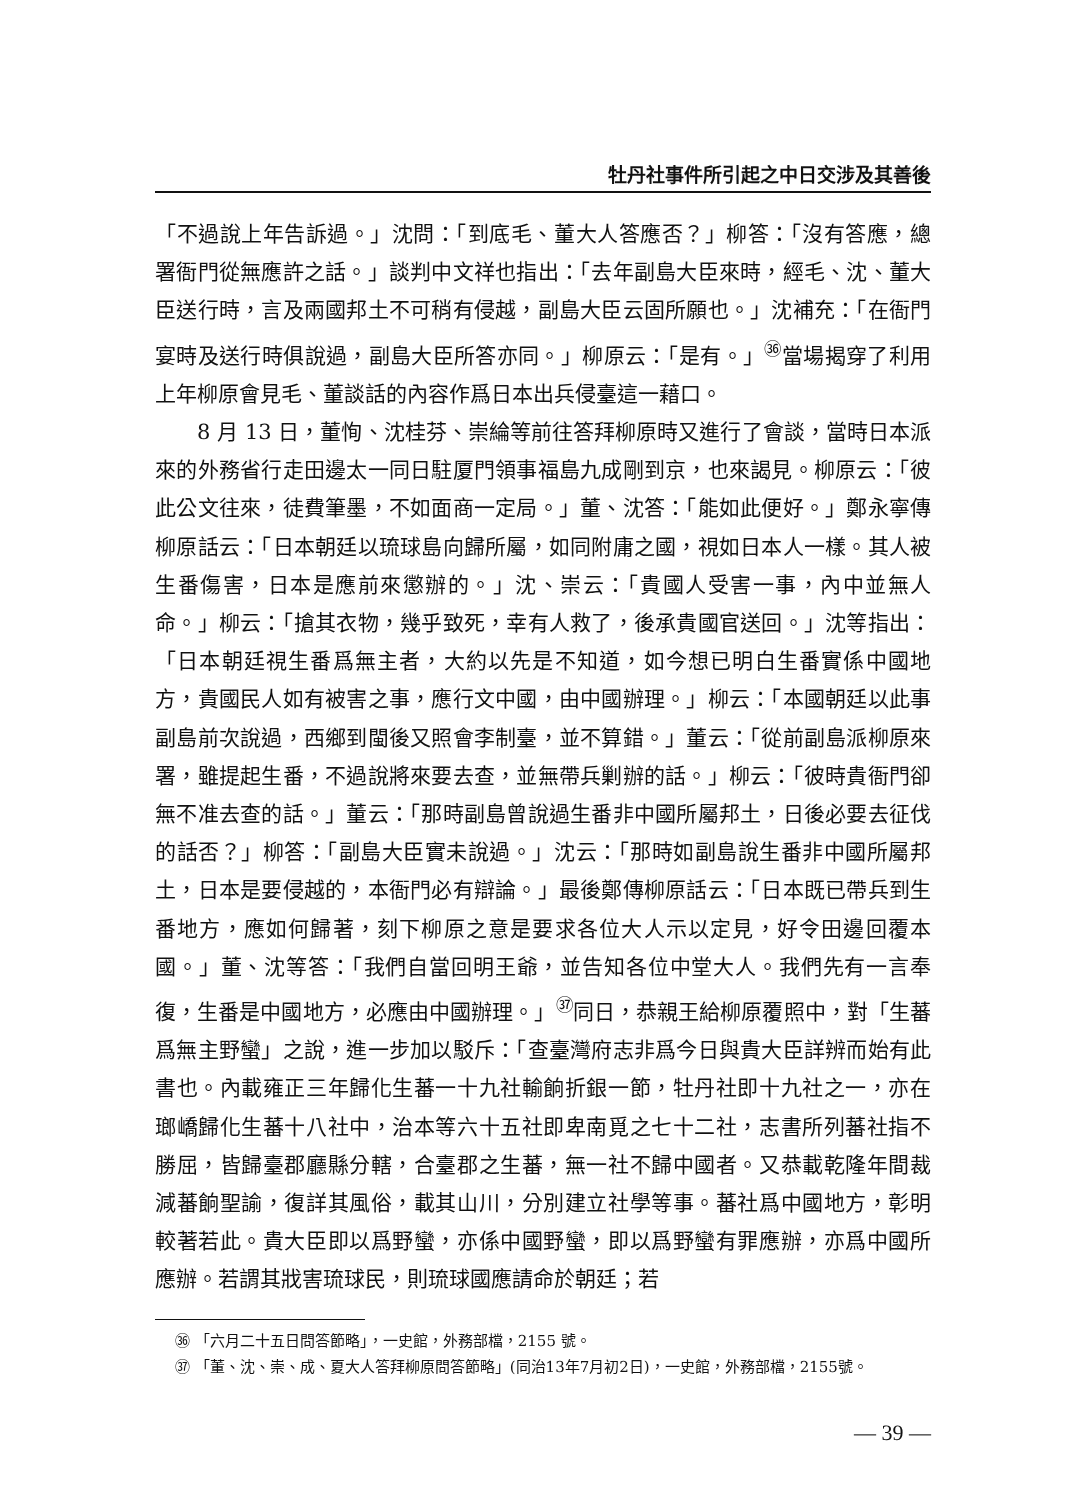牡丹社事件所引起之中日交涉及其善後
「不過說上年告訴過。」沈問：「到底毛、董大人答應否？」柳答：「沒有答應，總署衙門從無應許之話。」談判中文祥也指出：「去年副島大臣來時，經毛、沈、董大臣送行時，言及兩國邦土不可稍有侵越，副島大臣云固所願也。」沈補充：「在衙門宴時及送行時俱說過，副島大臣所答亦同。」柳原云：「是有。」<sup>㊱</sup>當場揭穿了利用上年柳原會見毛、董談話的內容作爲日本出兵侵臺這一藉口。
8 月 13 日，董恂、沈桂芬、崇綸等前往答拜柳原時又進行了會談，當時日本派來的外務省行走田邊太一同日駐厦門領事福島九成剛到京，也來謁見。柳原云：「彼此公文往來，徒費筆墨，不如面商一定局。」董、沈答：「能如此便好。」鄭永寧傳柳原話云：「日本朝廷以琉球島向歸所屬，如同附庸之國，視如日本人一樣。其人被生番傷害，日本是應前來懲辦的。」沈、崇云：「貴國人受害一事，內中並無人命。」柳云：「搶其衣物，幾乎致死，幸有人救了，後承貴國官送回。」沈等指出：「日本朝廷視生番爲無主者，大約以先是不知道，如今想已明白生番實係中國地方，貴國民人如有被害之事，應行文中國，由中國辦理。」柳云：「本國朝廷以此事副島前次說過，西鄉到閩後又照會李制臺，並不算錯。」董云：「從前副島派柳原來署，雖提起生番，不過說將來要去查，並無帶兵剿辦的話。」柳云：「彼時貴衙門卻無不准去查的話。」董云：「那時副島曾說過生番非中國所屬邦土，日後必要去征伐的話否？」柳答：「副島大臣實未說過。」沈云：「那時如副島說生番非中國所屬邦土，日本是要侵越的，本衙門必有辯論。」最後鄭傳柳原話云：「日本既已帶兵到生番地方，應如何歸著，刻下柳原之意是要求各位大人示以定見，好令田邊回覆本國。」董、沈等答：「我們自當回明王爺，並告知各位中堂大人。我們先有一言奉復，生番是中國地方，必應由中國辦理。」<sup>㊲</sup>同日，恭親王給柳原覆照中，對「生蕃爲無主野蠻」之說，進一步加以駁斥：「查臺灣府志非爲今日與貴大臣詳辨而始有此書也。內載雍正三年歸化生蕃一十九社輸餉折銀一節，牡丹社即十九社之一，亦在瑯嶠歸化生蕃十八社中，治本等六十五社即卑南覓之七十二社，志書所列蕃社指不勝屈，皆歸臺郡廳縣分轄，合臺郡之生蕃，無一社不歸中國者。又恭載乾隆年間裁減蕃餉聖諭，復詳其風俗，載其山川，分別建立社學等事。蕃社爲中國地方，彰明較著若此。貴大臣即以爲野蠻，亦係中國野蠻，即以爲野蠻有罪應辦，亦爲中國所應辦。若謂其戕害琉球民，則琉球國應請命於朝廷；若
㊱ 「六月二十五日問答節略」，一史館，外務部檔，2155 號。
㊲ 「董、沈、崇、成、夏大人答拜柳原問答節略」(同治13年7月初2日)，一史館，外務部檔，2155號。
— 39 —